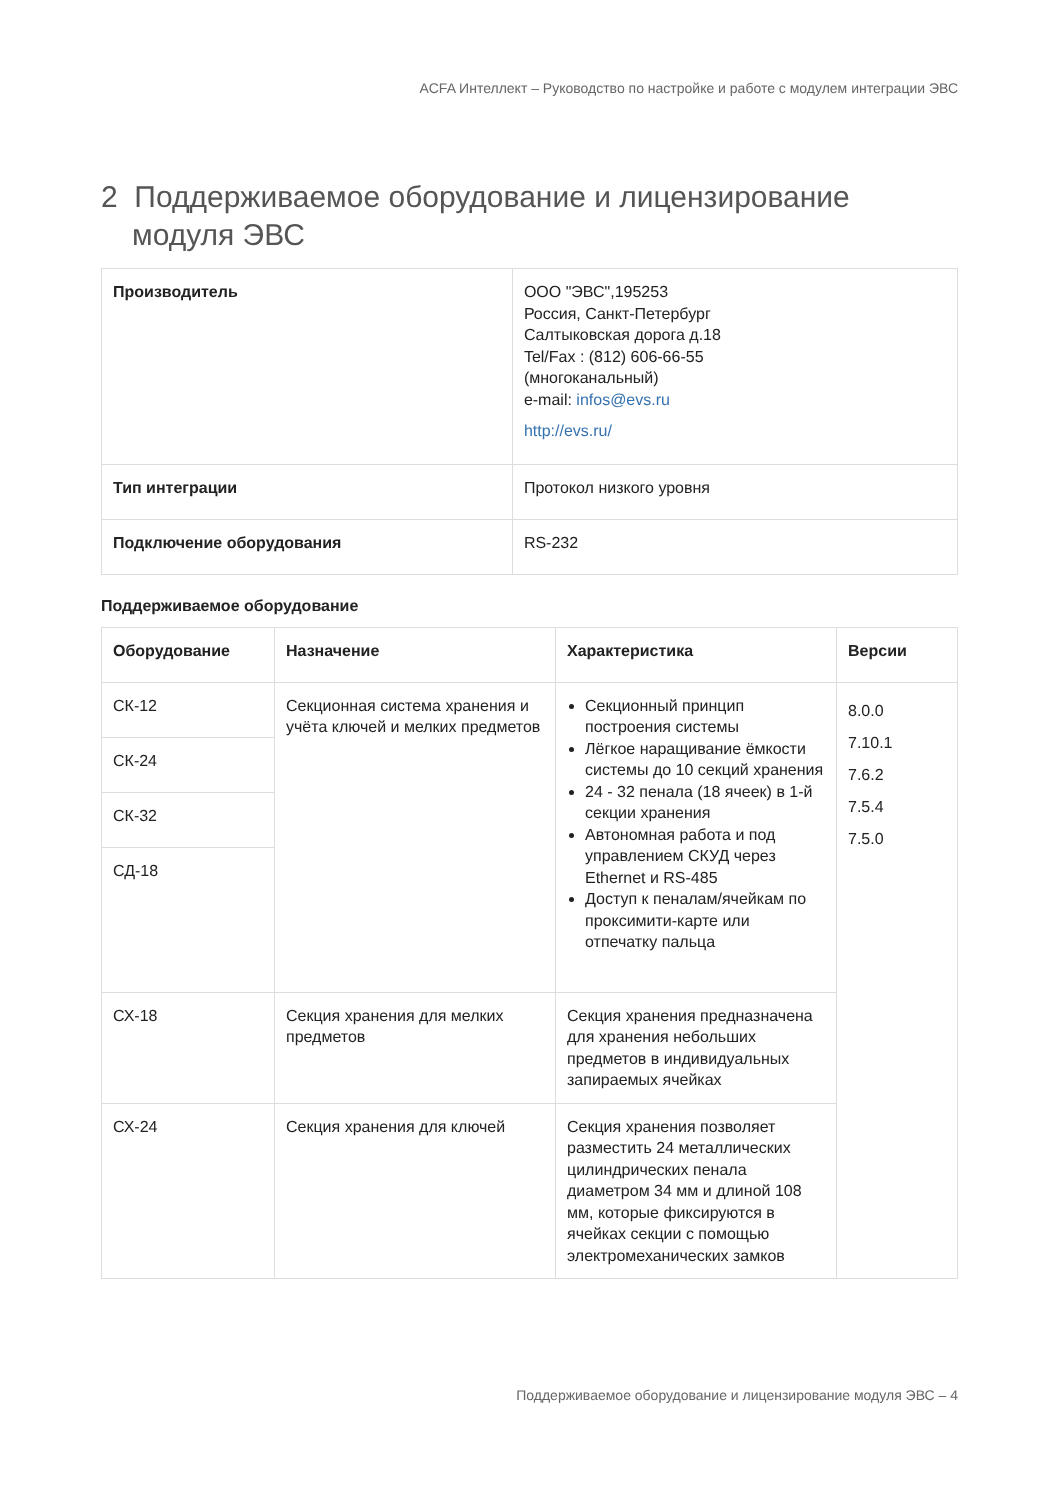ACFA Интеллект – Руководство по настройке и работе с модулем интеграции ЭВС
2 Поддерживаемое оборудование и лицензирование модуля ЭВС
| Производитель | ООО "ЭВС",195253 Россия, Санкт-Петербург Салтыковская дорога д.18 Tel/Fax : (812) 606-66-55 (многоканальный) e-mail: infos@evs.ru http://evs.ru/ |
| Тип интеграции | Протокол низкого уровня |
| Подключение оборудования | RS-232 |
Поддерживаемое оборудование
| Оборудование | Назначение | Характеристика | Версии |
| --- | --- | --- | --- |
| СК-12 | Секционная система хранения и учёта ключей и мелких предметов | Секционный принцип построения системы Лёгкое наращивание ёмкости системы до 10 секций хранения 24 - 32 пенала (18 ячеек) в 1-й секции хранения Автономная работа и под управлением СКУД через Ethernet и RS-485 Доступ к пеналам/ячейкам по проксимити-карте или отпечатку пальца | 8.0.0 7.10.1 7.6.2 7.5.4 7.5.0 |
| СК-24 | | | |
| СК-32 | | | |
| СД-18 | | | |
| СХ-18 | Секция хранения для мелких предметов | Секция хранения предназначена для хранения небольших предметов в индивидуальных запираемых ячейках | |
| СХ-24 | Секция хранения для ключей | Секция хранения позволяет разместить 24 металлических цилиндрических пенала диаметром 34 мм и длиной 108 мм, которые фиксируются в ячейках секции с помощью электромеханических замков | |
Поддерживаемое оборудование и лицензирование модуля ЭВС – 4